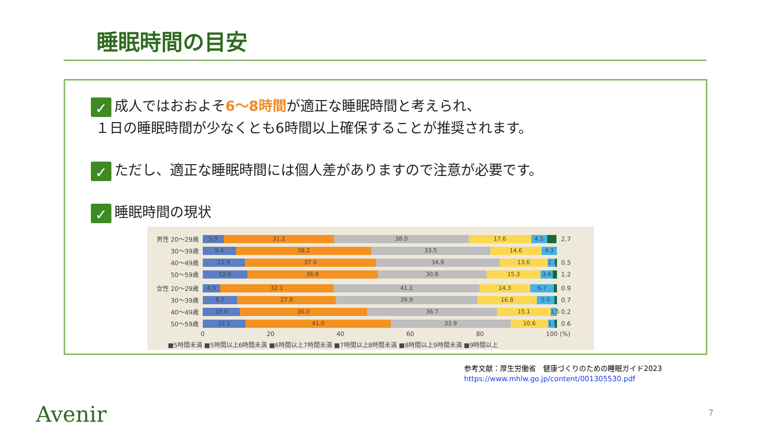睡眠時間の目安
✓ 成人ではおおよそ6～8時間が適正な睡眠時間と考えられ、
１日の睡眠時間が少なくとも6時間以上確保することが推奨されます。
✓ ただし、適正な睡眠時間には個人差がありますので注意が必要です。
✓ 睡眠時間の現状
男性 20～29歳
5.9 31.2 38.0 17.6 4.5
2.7
30～39歳
9.4 38.2 33.5 14.6 4.3
40～49歳
11.9 37.0 34.9 13.6 2.1
0.5
50～59歳
12.6 36.8 30.8 15.3 3.4
1.2
女性 20～29歳
4.9 32.1 41.1 14.3 6.7
0.9
30～39歳
9.7 27.9 39.9 16.8 5.0
0.7
40～49歳
10.4 36.0 36.7 15.1 1.5
0.2
50～59歳
12.1 41.0 33.9 10.6 1.9
0.6
0 20 40 60 80 100 (%)
■5時間未満 ■5時間以上6時間未満 ■6時間以上7時間未満 ■7時間以上8時間未満 ■8時間以上9時間未満 ■9時間以上
参考文献：厚生労働省　健康づくりのための睡眠ガイド2023
https://www.mhlw.go.jp/content/001305530.pdf
Avenir 7